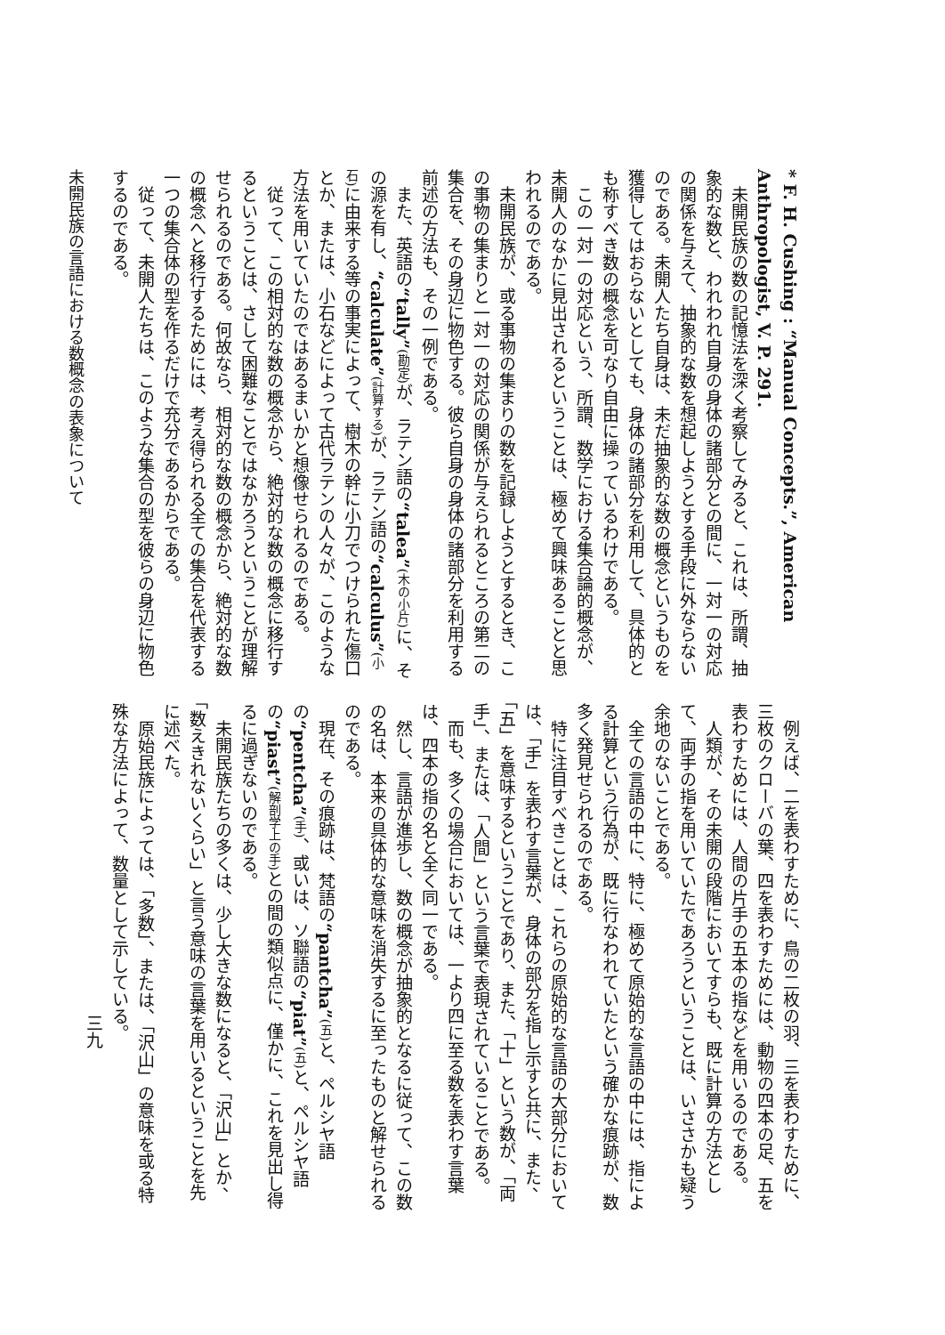* F. H. Cushing : “Manual Concepts.”, American Anthropologist, V. P. 291.
未開民族の数の記憶法を深く考察してみると、これは、所謂、抽象的な数と、われわれ自身の身体の諸部分との間に、一対一の対応の関係を与えて、抽象的な数を想起しようとする手段に外ならないのである。未開人たち自身は、未だ抽象的な数の概念というものを獲得してはおらないとしても、身体の諸部分を利用して、具体的とも称すべき数の概念を可なり自由に操っているわけである。
この一対一の対応という、所謂、数学における集合論的概念が、未開人のなかに見出されるということは、極めて興味あることと思われるのである。
未開民族が、或る事物の集まりの数を記録しようとするとき、この事物の集まりと一対一の対応の関係が与えられるところの第二の集合を、その身辺に物色する。彼ら自身の身体の諸部分を利用する前述の方法も、その一例である。
また、英語の“tally”(勘定) が、ラテン語の“talea”(木の小片) に、その源を有し、“calculate”(計算する) が、ラテン語の“calculus”(小石) に由来する等の事実によって、樹木の幹に小刀でつけられた傷口とか、または、小石などによって古代ラテンの人々が、このような方法を用いていたのではあるまいかと想像せられるのである。
従って、この相対的な数の概念から、絶対的な数の概念に移行するということは、さして困難なことではなかろうということが理解せられるのである。何故なら、相対的な数の概念から、絶対的な数の概念へと移行するためには、考え得られる全ての集合を代表する一つの集合体の型を作るだけで充分であるからである。
従って、未開人たちは、このような集合の型を彼らの身辺に物色するのである。
未開民族の言語における数概念の表象について
例えば、二を表わすために、鳥の二枚の羽、三を表わすために、三枚のクローバの葉、四を表わすためには、動物の四本の足、五を表わすためには、人間の片手の五本の指などを用いるのである。
人類が、その未開の段階においてすらも、既に計算の方法として、両手の指を用いていたであろうということは、いささかも疑う余地のないことである。
全ての言語の中に、特に、極めて原始的な言語の中には、指による計算という行為が、既に行なわれていたという確かな痕跡が、数多く発見せられるのである。
特に注目すべきことは、これらの原始的な言語の大部分においては、「手」を表わす言葉が、身体の部分を指し示すと共に、また、「五」を意味するということであり、また、「十」という数が、「両手」、または、「人間」という言葉で表現されていることである。
而も、多くの場合においては、一より四に至る数を表わす言葉は、四本の指の名と全く同一である。
然し、言語が進歩し、数の概念が抽象的となるに従って、この数の名は、本来の具体的な意味を消失するに至ったものと解せられるのである。
現在、その痕跡は、梵語の“pantcha”(五) と、ペルシヤ語の“pentcha”(手)、或いは、ソ聯語の“piat”(五) と、ペルシヤ語の“piast”(解剖学上の手) との間の類似点に、僅かに、これを見出し得るに過ぎないのである。
未開民族たちの多くは、少し大きな数になると、「沢山」とか、「数えきれないくらい」と言う意味の言葉を用いるということを先に述べた。
原始民族によっては、「多数」、または、「沢山」の意味を或る特殊な方法によって、数量として示している。
三九